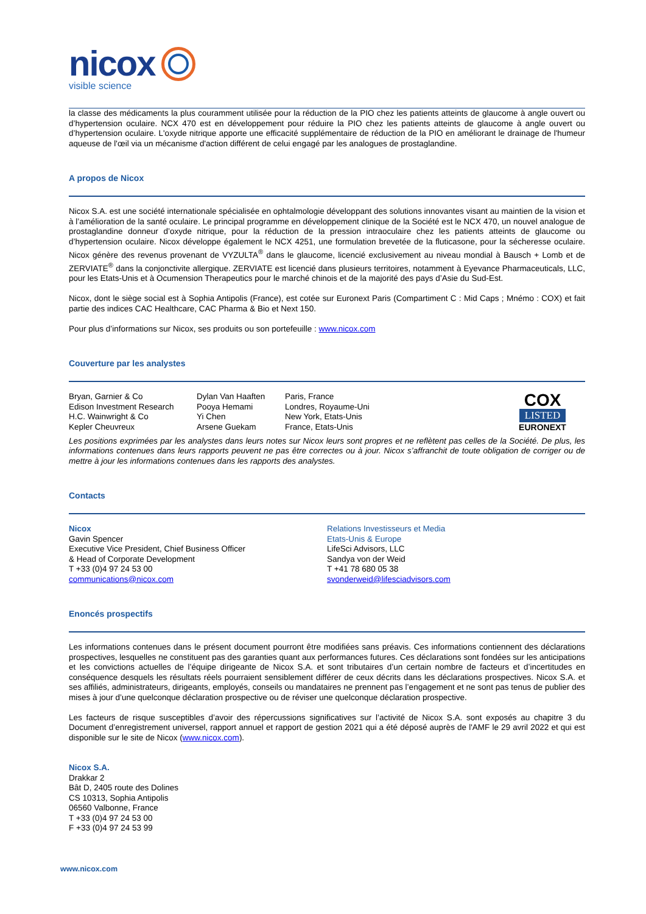nicox
visible science
la classe des médicaments la plus couramment utilisée pour la réduction de la PIO chez les patients atteints de glaucome à angle ouvert ou d’hypertension oculaire. NCX 470 est en développement pour réduire la PIO chez les patients atteints de glaucome à angle ouvert ou d’hypertension oculaire. L'oxyde nitrique apporte une efficacité supplémentaire de réduction de la PIO en améliorant le drainage de l'humeur aqueuse de l'œil via un mécanisme d'action différent de celui engagé par les analogues de prostaglandine.
A propos de Nicox
Nicox S.A. est une société internationale spécialisée en ophtalmologie développant des solutions innovantes visant au maintien de la vision et à l’amélioration de la santé oculaire. Le principal programme en développement clinique de la Société est le NCX 470, un nouvel analogue de prostaglandine donneur d’oxyde nitrique, pour la réduction de la pression intraoculaire chez les patients atteints de glaucome ou d’hypertension oculaire. Nicox développe également le NCX 4251, une formulation brevetée de la fluticasone, pour la sécheresse oculaire. Nicox génère des revenus provenant de VYZULTA<sup>®</sup> dans le glaucome, licencié exclusivement au niveau mondial à Bausch + Lomb et de ZERVIATE<sup>®</sup> dans la conjonctivite allergique. ZERVIATE est licencié dans plusieurs territoires, notamment à Eyevance Pharmaceuticals, LLC, pour les Etats-Unis et à Ocumension Therapeutics pour le marché chinois et de la majorité des pays d’Asie du Sud-Est.
Nicox, dont le siège social est à Sophia Antipolis (France), est cotée sur Euronext Paris (Compartiment C : Mid Caps ; Mnémo : COX) et fait partie des indices CAC Healthcare, CAC Pharma & Bio et Next 150.
Pour plus d’informations sur Nicox, ses produits ou son portefeuille : www.nicox.com
Couverture par les analystes
| Bryan, Garnier & Co Edison Investment Research H.C. Wainwright & Co Kepler Cheuvreux | Dylan Van Haaften Pooya Hemami Yi Chen Arsene Guekam | Paris, France Londres, Royaume-Uni New York, Etats-Unis France, Etats-Unis | COX LISTED EURONEXT |
Les positions exprimées par les analystes dans leurs notes sur Nicox leurs sont propres et ne reflètent pas celles de la Société. De plus, les informations contenues dans leurs rapports peuvent ne pas être correctes ou à jour. Nicox s’affranchit de toute obligation de corriger ou de mettre à jour les informations contenues dans les rapports des analystes.
Contacts
| Nicox Gavin Spencer Executive Vice President, Chief Business Officer & Head of Corporate Development T +33 (0)4 97 24 53 00 communications@nicox.com | Relations Investisseurs et Media Etats-Unis & Europe LifeSci Advisors, LLC Sandya von der Weid T +41 78 680 05 38 svonderweid@lifesciadvisors.com |
Enoncés prospectifs
Les informations contenues dans le présent document pourront être modifiées sans préavis. Ces informations contiennent des déclarations prospectives, lesquelles ne constituent pas des garanties quant aux performances futures. Ces déclarations sont fondées sur les anticipations et les convictions actuelles de l’équipe dirigeante de Nicox S.A. et sont tributaires d’un certain nombre de facteurs et d’incertitudes en conséquence desquels les résultats réels pourraient sensiblement différer de ceux décrits dans les déclarations prospectives. Nicox S.A. et ses affiliés, administrateurs, dirigeants, employés, conseils ou mandataires ne prennent pas l’engagement et ne sont pas tenus de publier des mises à jour d’une quelconque déclaration prospective ou de réviser une quelconque déclaration prospective.
Les facteurs de risque susceptibles d’avoir des répercussions significatives sur l’activité de Nicox S.A. sont exposés au chapitre 3 du Document d’enregistrement universel, rapport annuel et rapport de gestion 2021 qui a été déposé auprès de l'AMF le 29 avril 2022 et qui est disponible sur le site de Nicox (www.nicox.com).
Nicox S.A.
Drakkar 2
Bât D, 2405 route des Dolines
CS 10313, Sophia Antipolis
06560 Valbonne, France
T +33 (0)4 97 24 53 00
F +33 (0)4 97 24 53 99
www.nicox.com